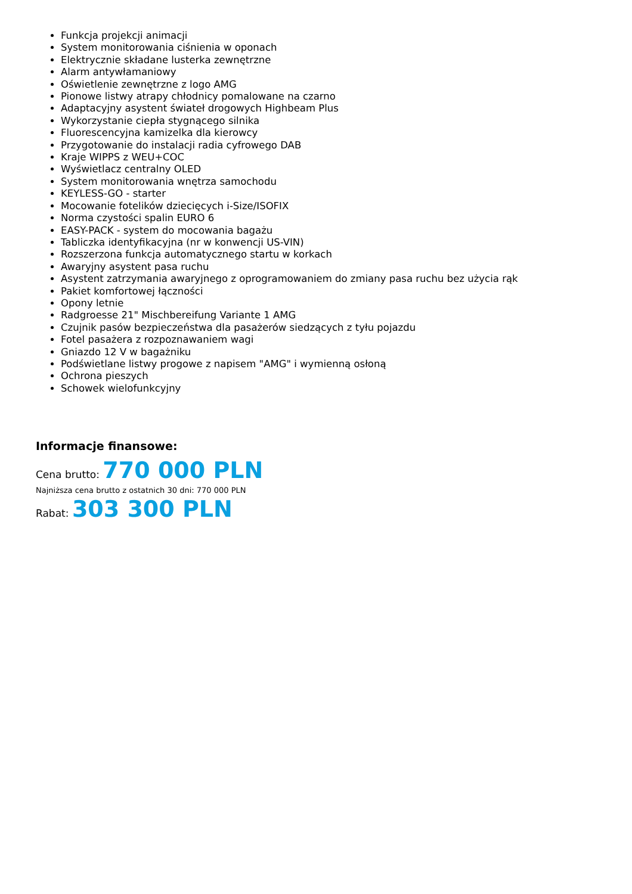Funkcja projekcji animacji
System monitorowania ciśnienia w oponach
Elektrycznie składane lusterka zewnętrzne
Alarm antywłamaniowy
Oświetlenie zewnętrzne z logo AMG
Pionowe listwy atrapy chłodnicy pomalowane na czarno
Adaptacyjny asystent świateł drogowych Highbeam Plus
Wykorzystanie ciepła stygnącego silnika
Fluorescencyjna kamizelka dla kierowcy
Przygotowanie do instalacji radia cyfrowego DAB
Kraje WIPPS z WEU+COC
Wyświetlacz centralny OLED
System monitorowania wnętrza samochodu
KEYLESS-GO - starter
Mocowanie fotelików dziecięcych i-Size/ISOFIX
Norma czystości spalin EURO 6
EASY-PACK - system do mocowania bagażu
Tabliczka identyfikacyjna (nr w konwencji US-VIN)
Rozszerzona funkcja automatycznego startu w korkach
Awaryjny asystent pasa ruchu
Asystent zatrzymania awaryjnego z oprogramowaniem do zmiany pasa ruchu bez użycia rąk
Pakiet komfortowej łączności
Opony letnie
Radgroesse 21" Mischbereifung Variante 1 AMG
Czujnik pasów bezpieczeństwa dla pasażerów siedzących z tyłu pojazdu
Fotel pasażera z rozpoznawaniem wagi
Gniazdo 12 V w bagażniku
Podświetlane listwy progowe z napisem "AMG" i wymienną osłoną
Ochrona pieszych
Schowek wielofunkcyjny
Informacje finansowe:
Cena brutto: 770 000 PLN
Najniższa cena brutto z ostatnich 30 dni: 770 000 PLN
Rabat: 303 300 PLN